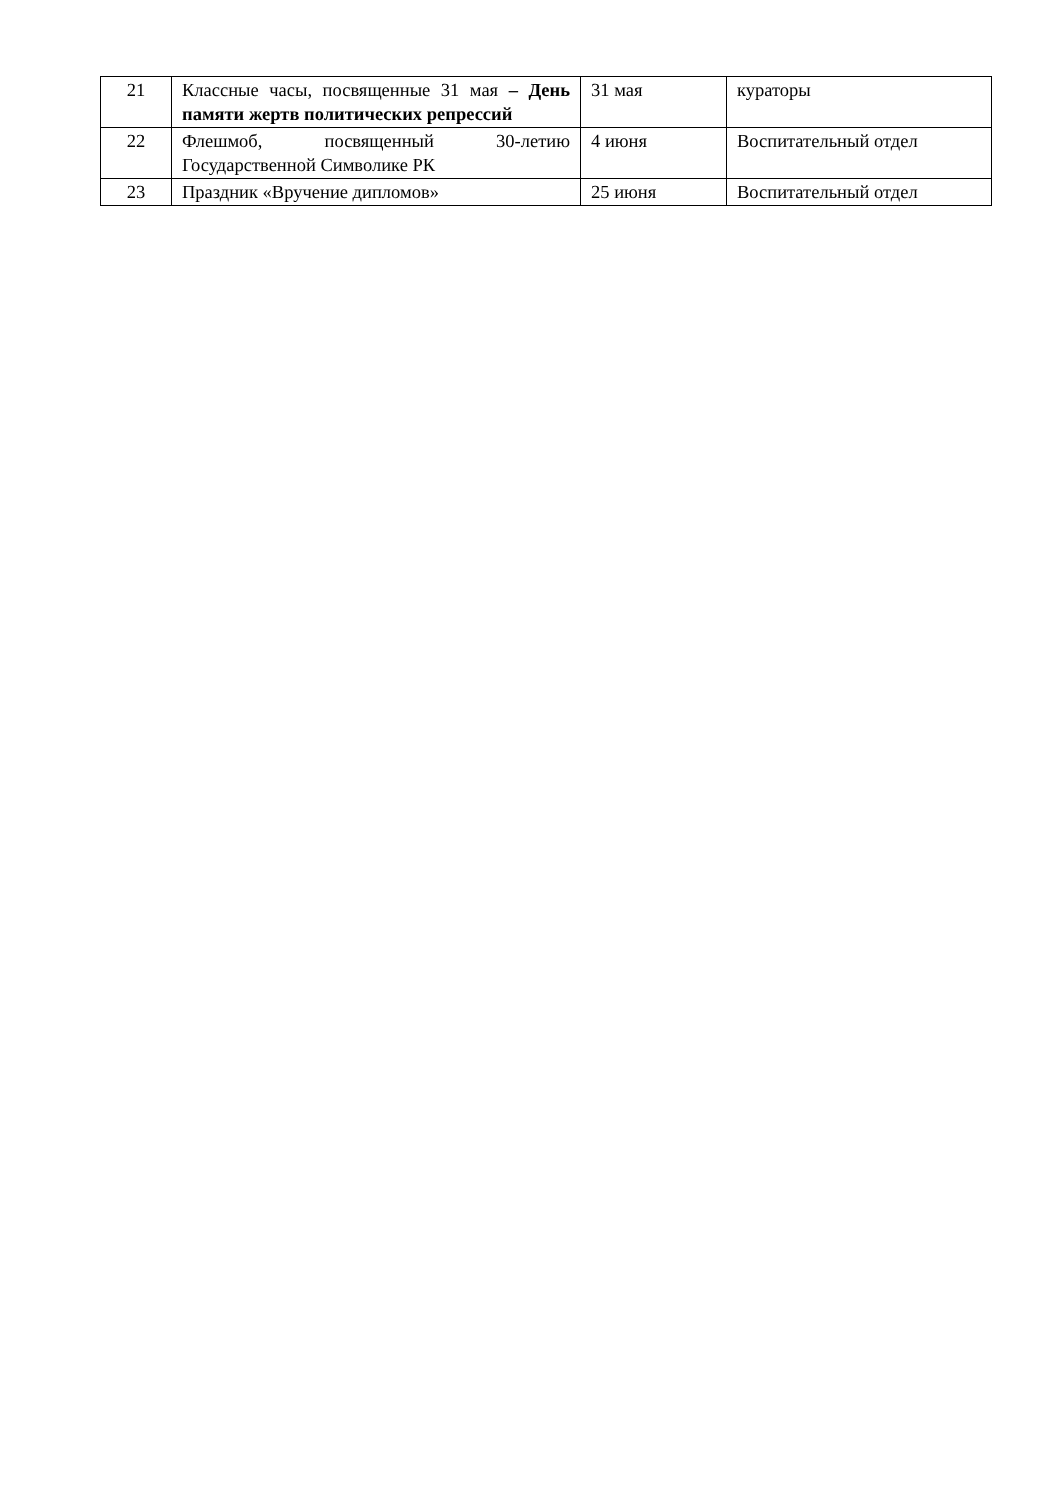| 21 | Классные часы, посвященные 31 мая – День памяти жертв политических репрессий | 31 мая | кураторы |
| 22 | Флешмоб, посвященный 30-летию Государственной Символике РК | 4 июня | Воспитательный отдел |
| 23 | Праздник «Вручение дипломов» | 25 июня | Воспитательный отдел |